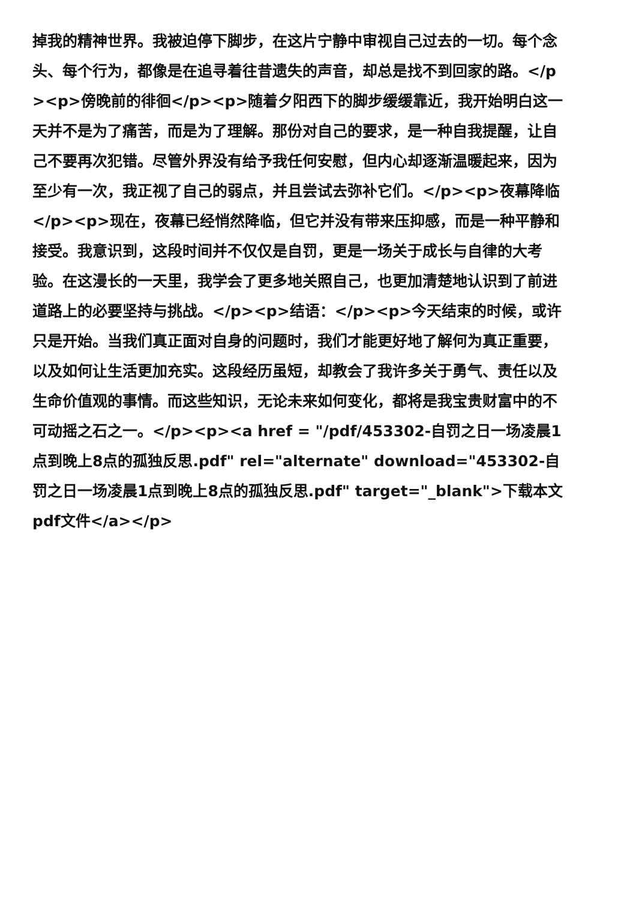掉我的精神世界。我被迫停下脚步，在这片宁静中审视自己过去的一切。每个念头、每个行为，都像是在追寻着往昔遗失的声音，却总是找不到回家的路。</p><p>傍晚前的徘徊</p><p>随着夕阳西下的脚步缓缓靠近，我开始明白这一天并不是为了痛苦，而是为了理解。那份对自己的要求，是一种自我提醒，让自己不要再次犯错。尽管外界没有给予我任何安慰，但内心却逐渐温暖起来，因为至少有一次，我正视了自己的弱点，并且尝试去弥补它们。</p><p>夜幕降临</p><p>现在，夜幕已经悄然降临，但它并没有带来压抑感，而是一种平静和接受。我意识到，这段时间并不仅仅是自罚，更是一场关于成长与自律的大考验。在这漫长的一天里，我学会了更多地关照自己，也更加清楚地认识到了前进道路上的必要坚持与挑战。</p><p>结语：</p><p>今天结束的时候，或许只是开始。当我们真正面对自身的问题时，我们才能更好地了解何为真正重要，以及如何让生活更加充实。这段经历虽短，却教会了我许多关于勇气、责任以及生命价值观的事情。而这些知识，无论未来如何变化，都将是我宝贵财富中的不可动摇之石之一。</p><p><a href = "/pdf/453302-自罚之日一场凌晨1点到晚上8点的孤独反思.pdf" rel="alternate" download="453302-自罚之日一场凌晨1点到晚上8点的孤独反思.pdf" target="_blank">下载本文pdf文件</a></p>